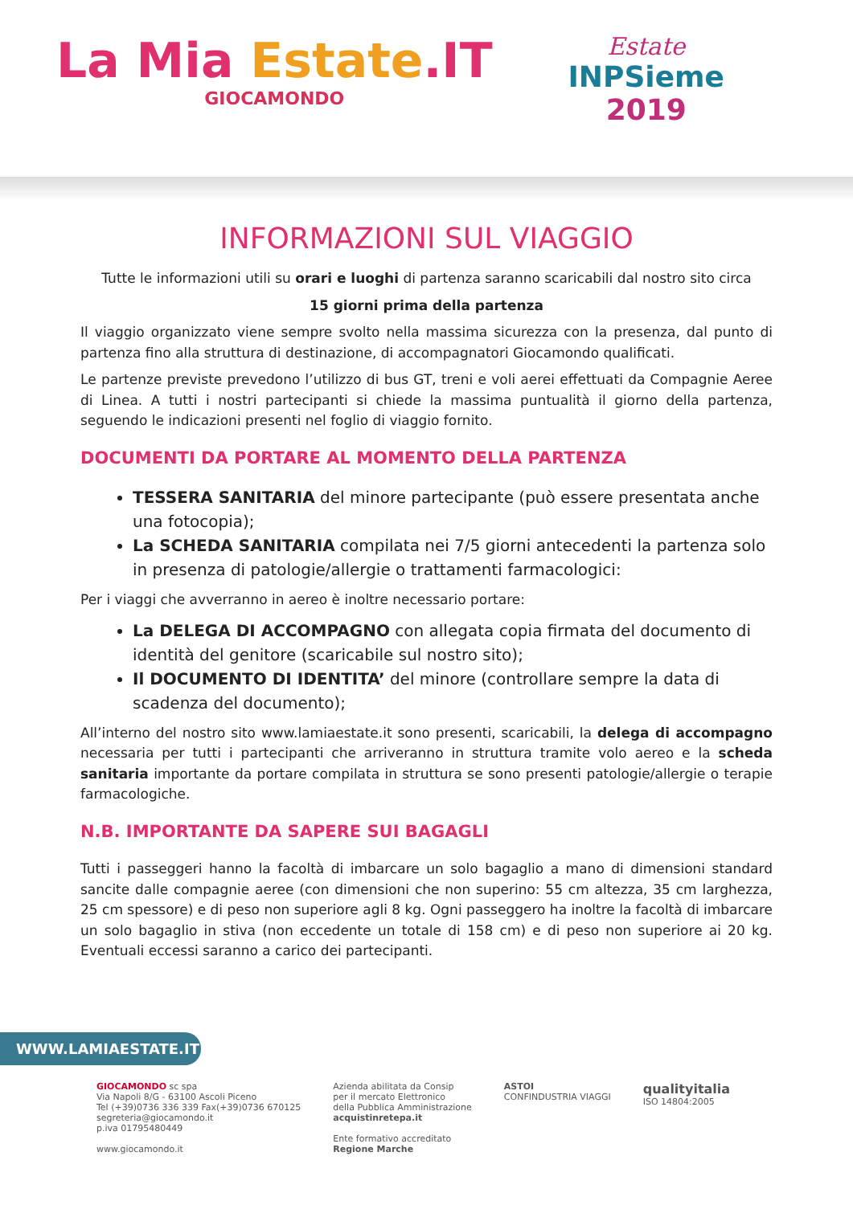La Mia Estate.IT
GIOCAMONDO
Estate
INPSieme
2019
INFORMAZIONI SUL VIAGGIO
Tutte le informazioni utili su orari e luoghi di partenza saranno scaricabili dal nostro sito circa
15 giorni prima della partenza
Il viaggio organizzato viene sempre svolto nella massima sicurezza con la presenza, dal punto di partenza fino alla struttura di destinazione, di accompagnatori Giocamondo qualificati.
Le partenze previste prevedono l’utilizzo di bus GT, treni e voli aerei effettuati da Compagnie Aeree di Linea. A tutti i nostri partecipanti si chiede la massima puntualità il giorno della partenza, seguendo le indicazioni presenti nel foglio di viaggio fornito.
DOCUMENTI DA PORTARE AL MOMENTO DELLA PARTENZA
TESSERA SANITARIA del minore partecipante (può essere presentata anche una fotocopia);
La SCHEDA SANITARIA compilata nei 7/5 giorni antecedenti la partenza solo in presenza di patologie/allergie o trattamenti farmacologici:
Per i viaggi che avverranno in aereo è inoltre necessario portare:
La DELEGA DI ACCOMPAGNO con allegata copia firmata del documento di identità del genitore (scaricabile sul nostro sito);
Il DOCUMENTO DI IDENTITA’ del minore (controllare sempre la data di scadenza del documento);
All’interno del nostro sito www.lamiaestate.it sono presenti, scaricabili, la delega di accompagno necessaria per tutti i partecipanti che arriveranno in struttura tramite volo aereo e la scheda sanitaria importante da portare compilata in struttura se sono presenti patologie/allergie o terapie farmacologiche.
N.B. IMPORTANTE DA SAPERE SUI BAGAGLI
Tutti i passeggeri hanno la facoltà di imbarcare un solo bagaglio a mano di dimensioni standard sancite dalle compagnie aeree (con dimensioni che non superino: 55 cm altezza, 35 cm larghezza, 25 cm spessore) e di peso non superiore agli 8 kg. Ogni passeggero ha inoltre la facoltà di imbarcare un solo bagaglio in stiva (non eccedente un totale di 158 cm) e di peso non superiore ai 20 kg. Eventuali eccessi saranno a carico dei partecipanti.
WWW.LAMIAESTATE.IT
GIOCAMONDO sc spa
Via Napoli 8/G - 63100 Ascoli Piceno
Tel (+39)0736 336 339 Fax(+39)0736 670125
segreteria@giocamondo.it
p.iva 01795480449
www.giocamondo.it
Azienda abilitata da Consip
per il mercato Elettronico
della Pubblica Amministrazione
acquistinretepa.it
Ente formativo accreditato
Regione Marche
ASTOI
CONFINDUSTRIA VIAGGI
qualityitalia
ISO 14804:2005